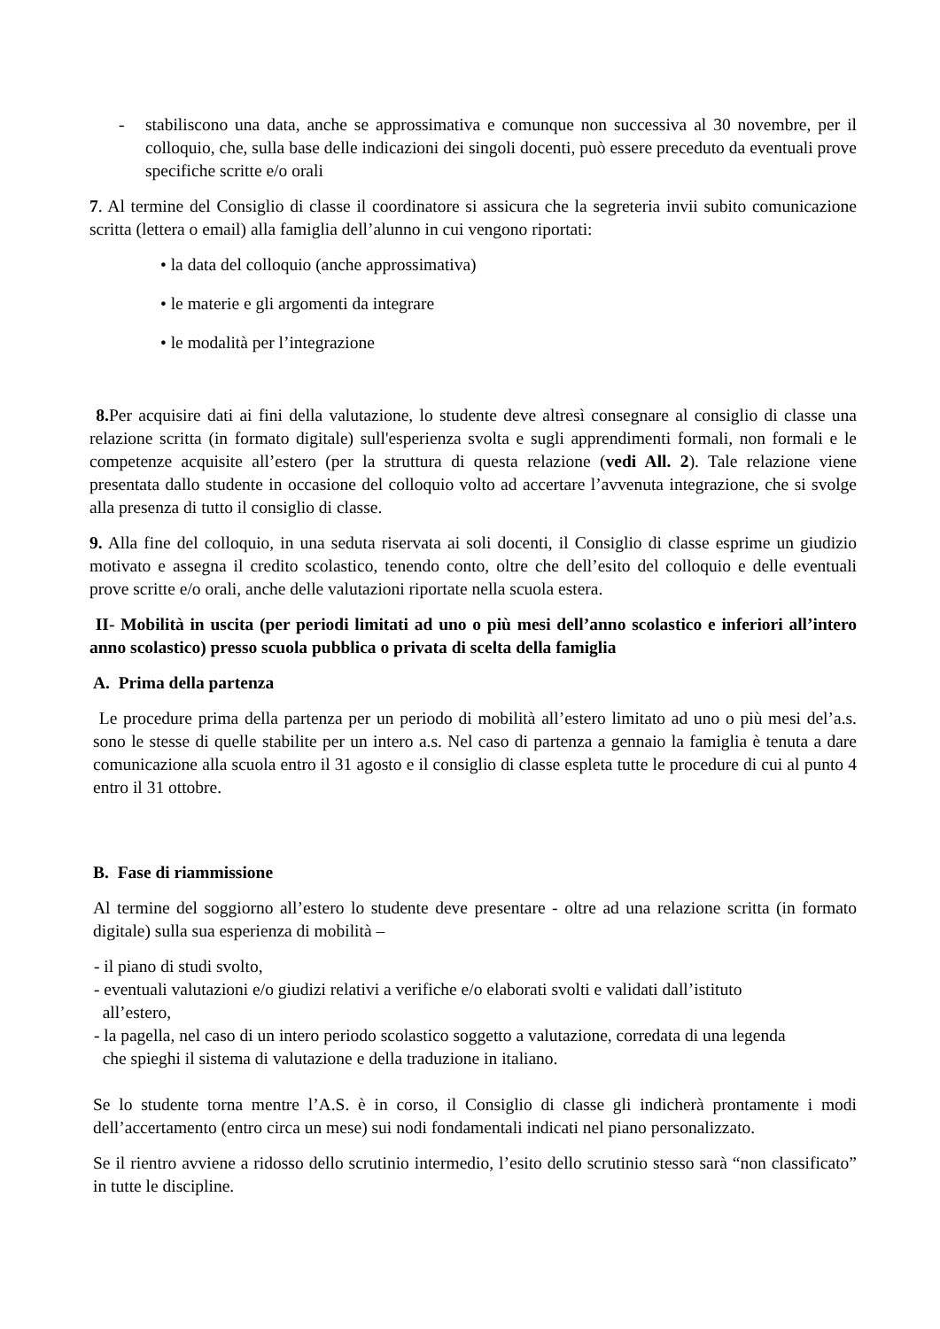- stabiliscono una data, anche se approssimativa e comunque non successiva al 30 novembre, per il colloquio, che, sulla base delle indicazioni dei singoli docenti, può essere preceduto da eventuali prove specifiche scritte e/o orali
7. Al termine del Consiglio di classe il coordinatore si assicura che la segreteria invii subito comunicazione scritta (lettera o email) alla famiglia dell’alunno in cui vengono riportati:
• la data del colloquio (anche approssimativa)
• le materie e gli argomenti da integrare
• le modalità per l’integrazione
8. Per acquisire dati ai fini della valutazione, lo studente deve altresì consegnare al consiglio di classe una relazione scritta (in formato digitale) sull'esperienza svolta e sugli apprendimenti formali, non formali e le competenze acquisite all’estero (per la struttura di questa relazione (vedi All. 2). Tale relazione viene presentata dallo studente in occasione del colloquio volto ad accertare l’avvenuta integrazione, che si svolge alla presenza di tutto il consiglio di classe.
9. Alla fine del colloquio, in una seduta riservata ai soli docenti, il Consiglio di classe esprime un giudizio motivato e assegna il credito scolastico, tenendo conto, oltre che dell’esito del colloquio e delle eventuali prove scritte e/o orali, anche delle valutazioni riportate nella scuola estera.
II- Mobilità in uscita (per periodi limitati ad uno o più mesi dell’anno scolastico e inferiori all’intero anno scolastico) presso scuola pubblica o privata di scelta della famiglia
A. Prima della partenza
Le procedure prima della partenza per un periodo di mobilità all’estero limitato ad uno o più mesi del’a.s. sono le stesse di quelle stabilite per un intero a.s. Nel caso di partenza a gennaio la famiglia è tenuta a dare comunicazione alla scuola entro il 31 agosto e il consiglio di classe espleta tutte le procedure di cui al punto 4 entro il 31 ottobre.
B. Fase di riammissione
Al termine del soggiorno all’estero lo studente deve presentare - oltre ad una relazione scritta (in formato digitale) sulla sua esperienza di mobilità –
- il piano di studi svolto,
- eventuali valutazioni e/o giudizi relativi a verifiche e/o elaborati svolti e validati dall’istituto
all’estero,
- la pagella, nel caso di un intero periodo scolastico soggetto a valutazione, corredata di una legenda
che spieghi il sistema di valutazione e della traduzione in italiano.
Se lo studente torna mentre l’A.S. è in corso, il Consiglio di classe gli indicherà prontamente i modi dell’accertamento (entro circa un mese) sui nodi fondamentali indicati nel piano personalizzato.
Se il rientro avviene a ridosso dello scrutinio intermedio, l’esito dello scrutinio stesso sarà “non classificato” in tutte le discipline.